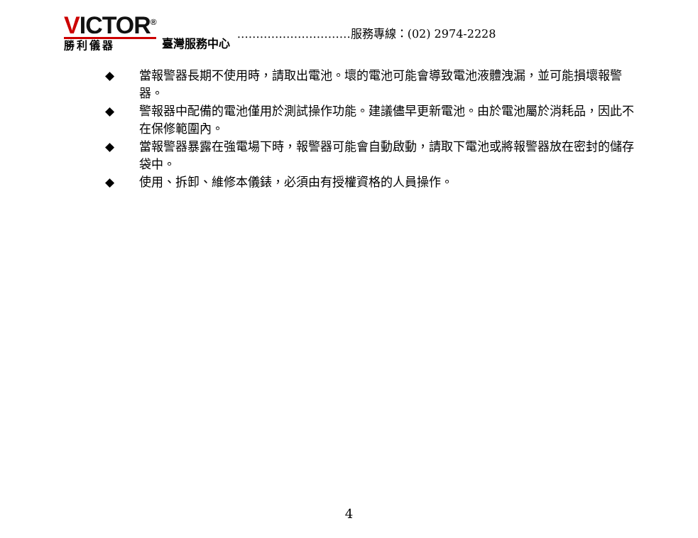VICTOR<sup>®</sup>
勝利儀器
臺灣服務中心
…………………………服務專線：(02) 2974-2228
◆ 當報警器長期不使用時，請取出電池。壞的電池可能會導致電池液體洩漏，並可能損壞報警器。
◆ 警報器中配備的電池僅用於測試操作功能。建議儘早更新電池。由於電池屬於消耗品，因此不在保修範圍內。
◆ 當報警器暴露在強電場下時，報警器可能會自動啟動，請取下電池或將報警器放在密封的儲存袋中。
◆ 使用、拆卸、維修本儀錶，必須由有授權資格的人員操作。
4